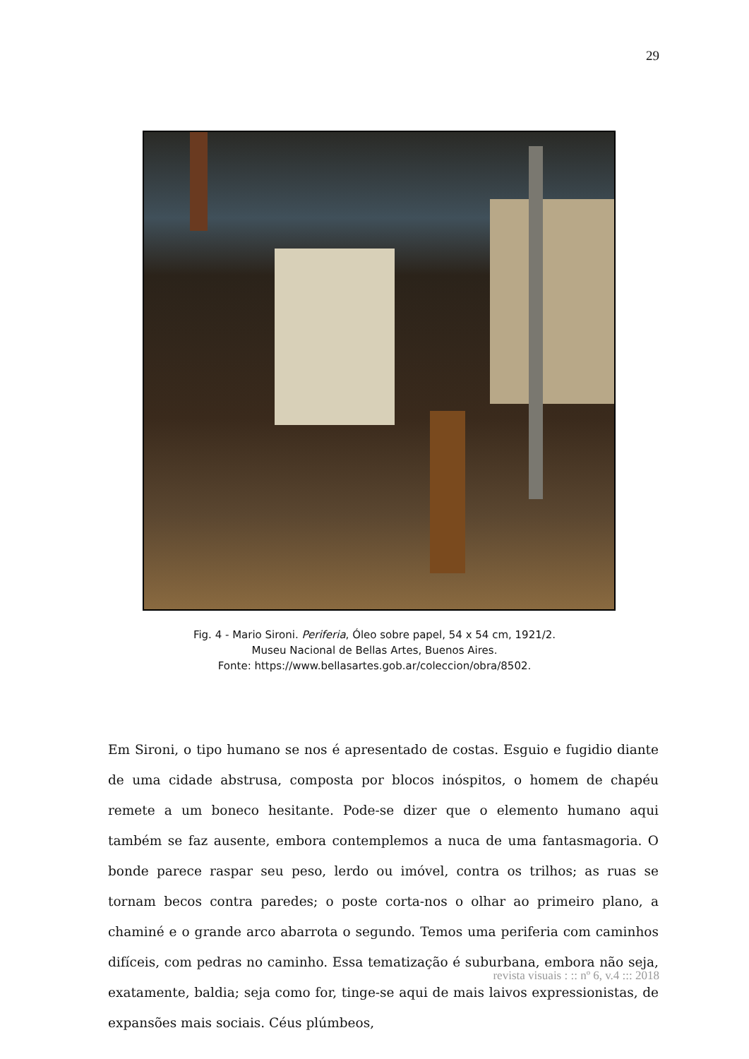29
Fig. 4 - Mario Sironi. Periferia, Óleo sobre papel, 54 x 54 cm, 1921/2.
Museu Nacional de Bellas Artes, Buenos Aires.
Fonte: https://www.bellasartes.gob.ar/coleccion/obra/8502.
Em Sironi, o tipo humano se nos é apresentado de costas. Esguio e fugidio diante de uma cidade abstrusa, composta por blocos inóspitos, o homem de chapéu remete a um boneco hesitante. Pode-se dizer que o elemento humano aqui também se faz ausente, embora contemplemos a nuca de uma fantasmagoria. O bonde parece raspar seu peso, lerdo ou imóvel, contra os trilhos; as ruas se tornam becos contra paredes; o poste corta-nos o olhar ao primeiro plano, a chaminé e o grande arco abarrota o segundo. Temos uma periferia com caminhos difíceis, com pedras no caminho. Essa tematização é suburbana, embora não seja, exatamente, baldia; seja como for, tinge-se aqui de mais laivos expressionistas, de expansões mais sociais. Céus plúmbeos,
revista visuais : :: nº 6, v.4 ::: 2018